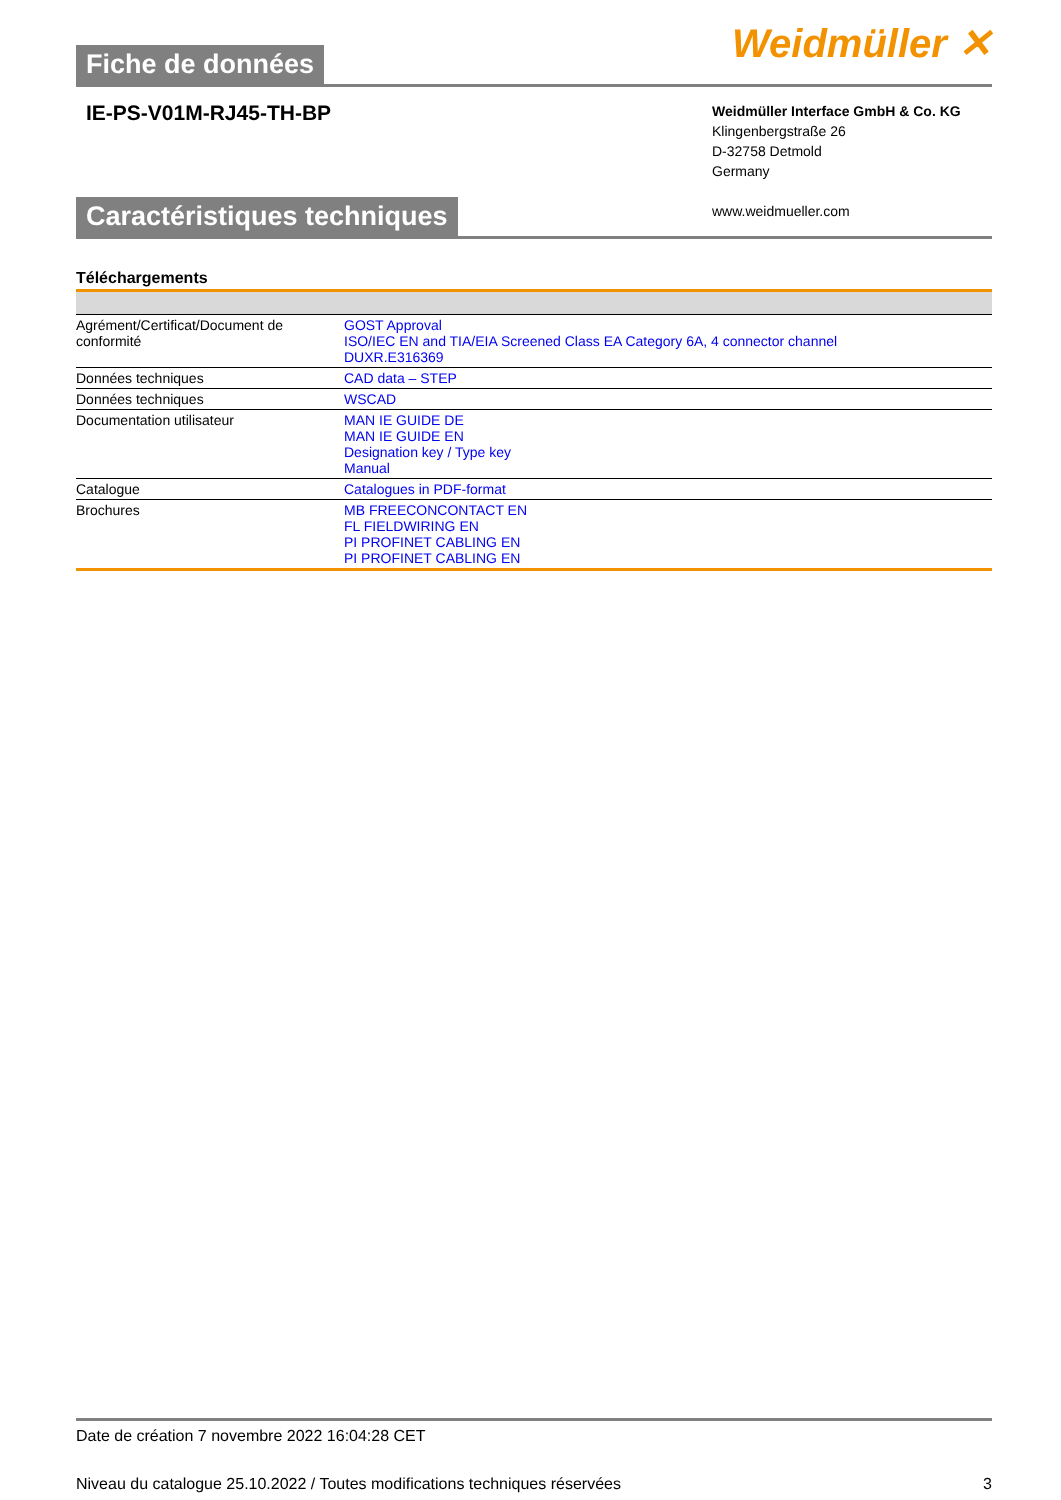Fiche de données
Weidmüller ✕
IE-PS-V01M-RJ45-TH-BP
Weidmüller Interface GmbH & Co. KG
Klingenbergstraße 26
D-32758 Detmold
Germany
www.weidmueller.com
Caractéristiques techniques
Téléchargements
| Agrément/Certificat/Document de conformité | GOST Approval ISO/IEC EN and TIA/EIA Screened Class EA Category 6A, 4 connector channel DUXR.E316369 |
| Données techniques | CAD data – STEP |
| Données techniques | WSCAD |
| Documentation utilisateur | MAN IE GUIDE DE MAN IE GUIDE EN Designation key / Type key Manual |
| Catalogue | Catalogues in PDF-format |
| Brochures | MB FREECONCONTACT EN FL FIELDWIRING EN PI PROFINET CABLING EN PI PROFINET CABLING EN |
Date de création 7 novembre 2022 16:04:28 CET
Niveau du catalogue 25.10.2022 / Toutes modifications techniques réservées 3